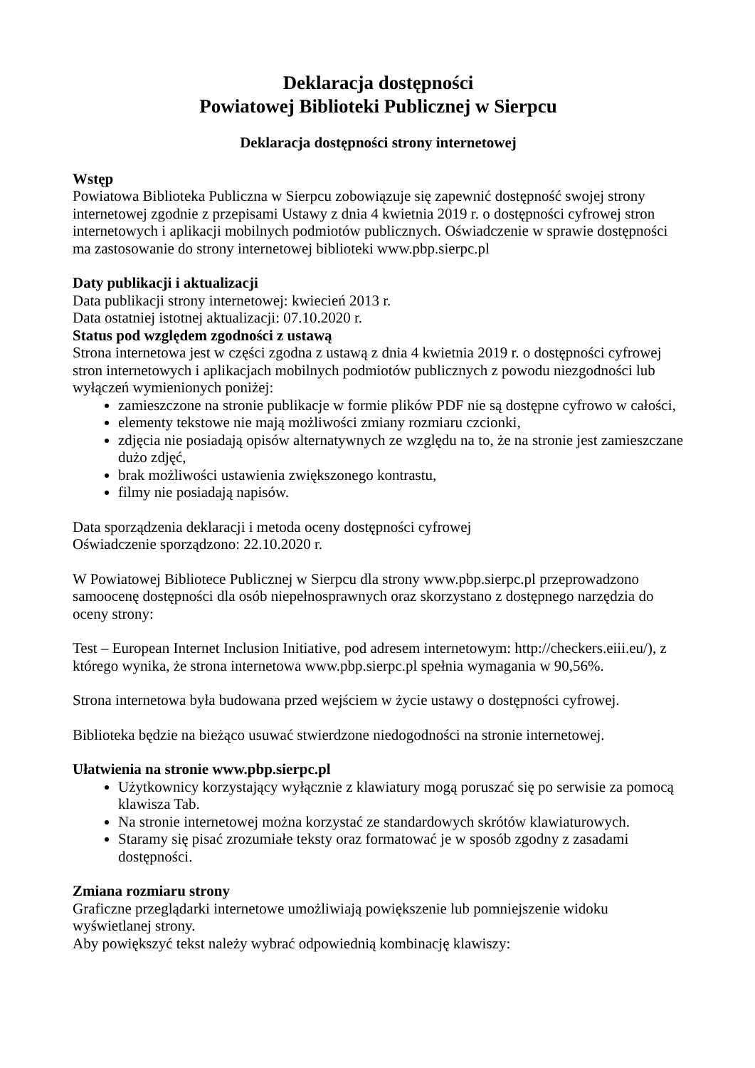Deklaracja dostępności
Powiatowej Biblioteki Publicznej w Sierpcu
Deklaracja dostępności strony internetowej
Wstęp
Powiatowa Biblioteka Publiczna w Sierpcu zobowiązuje się zapewnić dostępność swojej strony internetowej zgodnie z przepisami Ustawy z dnia 4 kwietnia 2019 r. o dostępności cyfrowej stron internetowych i aplikacji mobilnych podmiotów publicznych. Oświadczenie w sprawie dostępności ma zastosowanie do strony internetowej biblioteki www.pbp.sierpc.pl
Daty publikacji i aktualizacji
Data publikacji strony internetowej: kwiecień 2013 r.
Data ostatniej istotnej aktualizacji: 07.10.2020 r.
Status pod względem zgodności z ustawą
Strona internetowa jest w części zgodna z ustawą z dnia 4 kwietnia 2019 r. o dostępności cyfrowej stron internetowych i aplikacjach mobilnych podmiotów publicznych z powodu niezgodności lub wyłączeń wymienionych poniżej:
zamieszczone na stronie publikacje w formie plików PDF nie są dostępne cyfrowo w całości,
elementy tekstowe nie mają możliwości zmiany rozmiaru czcionki,
zdjęcia nie posiadają opisów alternatywnych ze względu na to, że na stronie jest zamieszczane dużo zdjęć,
brak możliwości ustawienia zwiększonego kontrastu,
filmy nie posiadają napisów.
Data sporządzenia deklaracji i metoda oceny dostępności cyfrowej
Oświadczenie sporządzono: 22.10.2020 r.
W Powiatowej Bibliotece Publicznej w Sierpcu dla strony www.pbp.sierpc.pl przeprowadzono samoocenę dostępności dla osób niepełnosprawnych oraz skorzystano z dostępnego narzędzia do oceny strony:
Test – European Internet Inclusion Initiative, pod adresem internetowym: http://checkers.eiii.eu/), z którego wynika, że strona internetowa www.pbp.sierpc.pl spełnia wymagania w 90,56%.
Strona internetowa była budowana przed wejściem w życie ustawy o dostępności cyfrowej.
Biblioteka będzie na bieżąco usuwać stwierdzone niedogodności na stronie internetowej.
Ułatwienia na stronie www.pbp.sierpc.pl
Użytkownicy korzystający wyłącznie z klawiatury mogą poruszać się po serwisie za pomocą klawisza Tab.
Na stronie internetowej można korzystać ze standardowych skrótów klawiaturowych.
Staramy się pisać zrozumiałe teksty oraz formatować je w sposób zgodny z zasadami dostępności.
Zmiana rozmiaru strony
Graficzne przeglądarki internetowe umożliwiają powiększenie lub pomniejszenie widoku wyświetlanej strony.
Aby powiększyć tekst należy wybrać odpowiednią kombinację klawiszy: